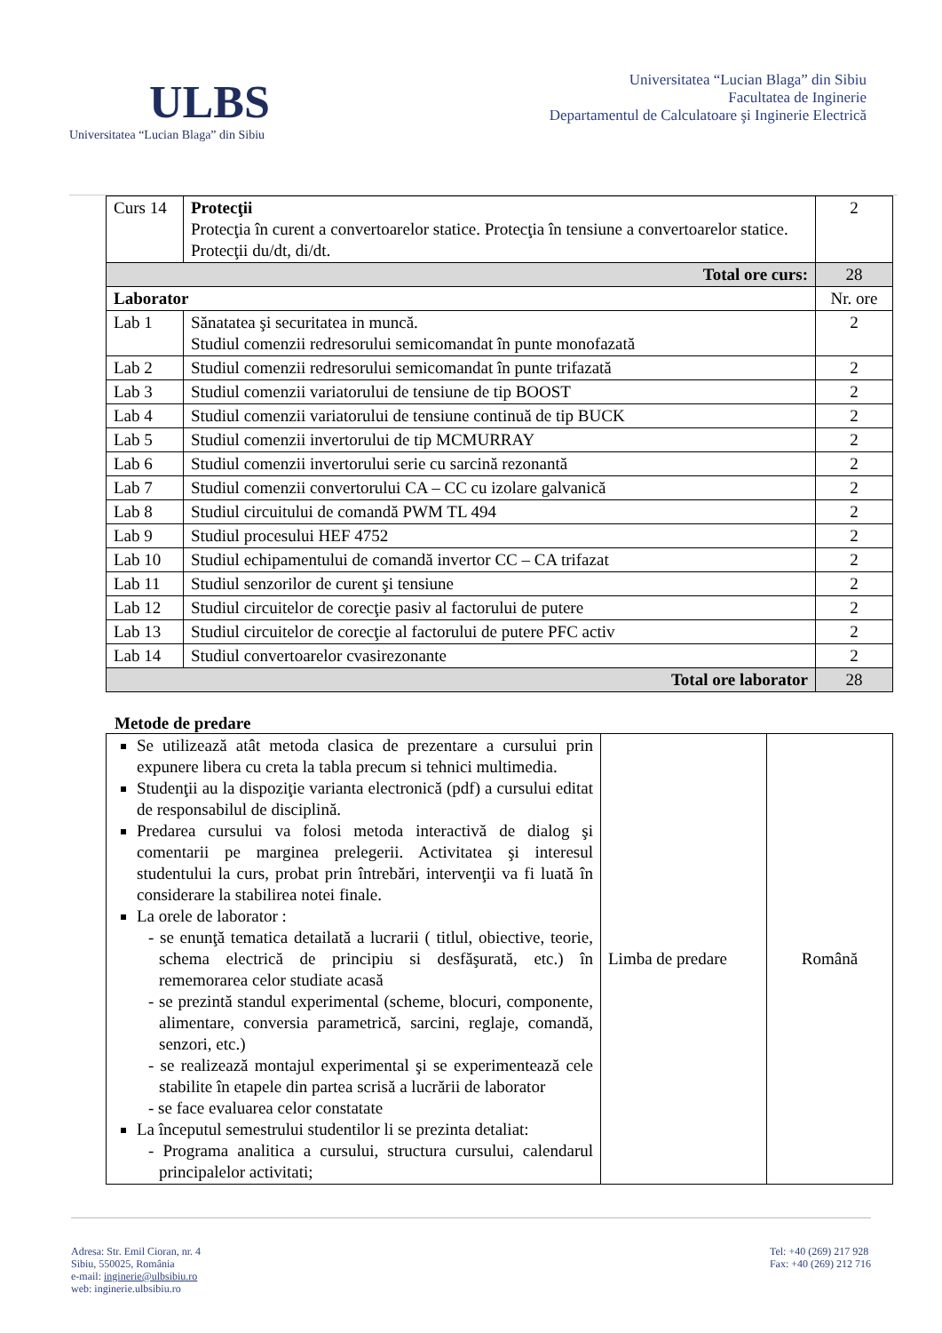ULBS
Universitatea “Lucian Blaga” din Sibiu
Universitatea “Lucian Blaga” din Sibiu
Facultatea de Inginerie
Departamentul de Calculatoare şi Inginerie Electrică
| Curs 14 | Protecţii Protecţia în curent a convertoarelor statice. Protecţia în tensiune a convertoarelor statice. Protecţii du/dt, di/dt. | 2 |
| Total ore curs: | | 28 |
| Laborator | | Nr. ore |
| Lab 1 | Sănatatea şi securitatea in muncă. Studiul comenzii redresorului semicomandat în punte monofazată | 2 |
| Lab 2 | Studiul comenzii redresorului semicomandat în punte trifazată | 2 |
| Lab 3 | Studiul comenzii variatorului de tensiune de tip BOOST | 2 |
| Lab 4 | Studiul comenzii variatorului de tensiune continuă de tip BUCK | 2 |
| Lab 5 | Studiul comenzii invertorului de tip MCMURRAY | 2 |
| Lab 6 | Studiul comenzii invertorului serie cu sarcină rezonantă | 2 |
| Lab 7 | Studiul comenzii convertorului CA – CC cu izolare galvanică | 2 |
| Lab 8 | Studiul circuitului de comandă PWM TL 494 | 2 |
| Lab 9 | Studiul procesului HEF 4752 | 2 |
| Lab 10 | Studiul echipamentului de comandă invertor CC – CA trifazat | 2 |
| Lab 11 | Studiul senzorilor de curent şi tensiune | 2 |
| Lab 12 | Studiul circuitelor de corecţie pasiv al factorului de putere | 2 |
| Lab 13 | Studiul circuitelor de corecţie al factorului de putere PFC activ | 2 |
| Lab 14 | Studiul convertoarelor cvasirezonante | 2 |
| Total ore laborator | | 28 |
Metode de predare
| Se utilizează atât metoda clasica de prezentare a cursului prin expunere libera cu creta la tabla precum si tehnici multimedia. Studenţii au la dispoziţie varianta electronică (pdf) a cursului editat de responsabilul de disciplină. Predarea cursului va folosi metoda interactivă de dialog şi comentarii pe marginea prelegerii. Activitatea şi interesul studentului la curs, probat prin întrebări, intervenţii va fi luată în considerare la stabilirea notei finale. La orele de laborator : - se enunţă tematica detailată a lucrarii ( titlul, obiective, teorie, schema electrică de principiu si desfăşurată, etc.) în rememorarea celor studiate acasă - se prezintă standul experimental (scheme, blocuri, componente, alimentare, conversia parametrică, sarcini, reglaje, comandă, senzori, etc.) - se realizează montajul experimental şi se experimentează cele stabilite în etapele din partea scrisă a lucrării de laborator - se face evaluarea celor constatate La începutul semestrului studentilor li se prezinta detaliat: - Programa analitica a cursului, structura cursului, calendarul principalelor activitati; | Limba de predare | Română |
Adresa: Str. Emil Cioran, nr. 4
Sibiu, 550025, România
e-mail: inginerie@ulbsibiu.ro
web: inginerie.ulbsibiu.ro
Tel: +40 (269) 217 928
Fax: +40 (269) 212 716